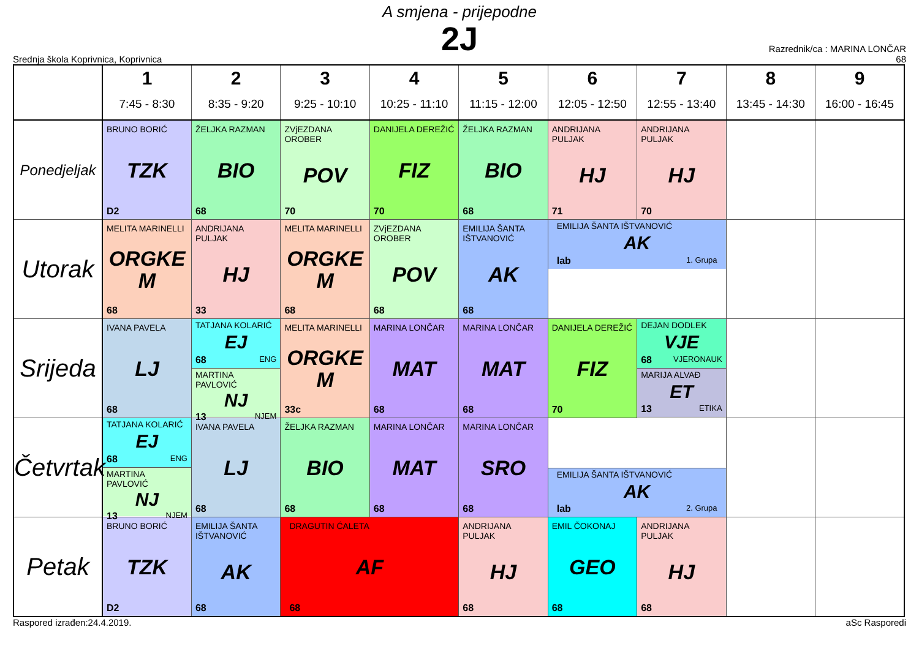A smjena - prijepodne
2J
Srednja škola Koprivnica, Koprivnica
Razrednik/ca : MARINA LONČAR
68
| | 1 7:45 - 8:30 | 2 8:35 - 9:20 | 3 9:25 - 10:10 | 4 10:25 - 11:10 | 5 11:15 - 12:00 | 6 12:05 - 12:50 | 7 12:55 - 13:40 | 8 13:45 - 14:30 | 9 16:00 - 16:45 |
| --- | --- | --- | --- | --- | --- | --- | --- | --- | --- |
| Ponedjeljak | BRUNO BORIĆ TZK D2 | ŽELJKA RAZMAN BIO 68 | ZVjEZDANA OROBER POV 70 | DANIJELA DEREŽIĆ FIZ 70 | ŽELJKA RAZMAN BIO 68 | ANDRIJANA PULJAK HJ 71 | ANDRIJANA PULJAK HJ 70 | | |
| Utorak | MELITA MARINELLI ORGKE M 68 | ANDRIJANA PULJAK HJ 33 | MELITA MARINELLI ORGKE M 68 | ZVjEZDANA OROBER POV 68 | EMILIJA ŠANTA IŠTVANOVIĆ AK 68 | EMILIJA ŠANTA IŠTVANOVIĆ AK lab 1. Grupa | | | |
| Srijeda | IVANA PAVELA LJ 68 | TATJANA KOLARIĆ EJ 68 ENG MARTINA PAVLOVIĆ NJ 13 NJEM | MELITA MARINELLI ORGKE M 33c | MARINA LONČAR MAT 68 | MARINA LONČAR MAT 68 | DANIJELA DEREŽIĆ FIZ 70 | DEJAN DODLEK VJE 68 VJERONAUK MARIJA ALVAĐ ET 13 ETIKA | | |
| Četvrtak | TATJANA KOLARIĆ EJ 68 ENG MARTINA PAVLOVIĆ NJ 13 NJEM | IVANA PAVELA LJ 68 | ŽELJKA RAZMAN BIO 68 | MARINA LONČAR MAT 68 | MARINA LONČAR SRO 68 | EMILIJA ŠANTA IŠTVANOVIĆ AK lab 2. Grupa | | | |
| Petak | BRUNO BORIĆ TZK D2 | EMILIJA ŠANTA IŠTVANOVIĆ AK 68 | DRAGUTIN ĆALETA AF 68 | | ANDRIJANA PULJAK HJ 68 | EMIL ČOKONAJ GEO 68 | ANDRIJANA PULJAK HJ 68 | | |
Raspored izrađen:24.4.2019. aSc Rasporedi